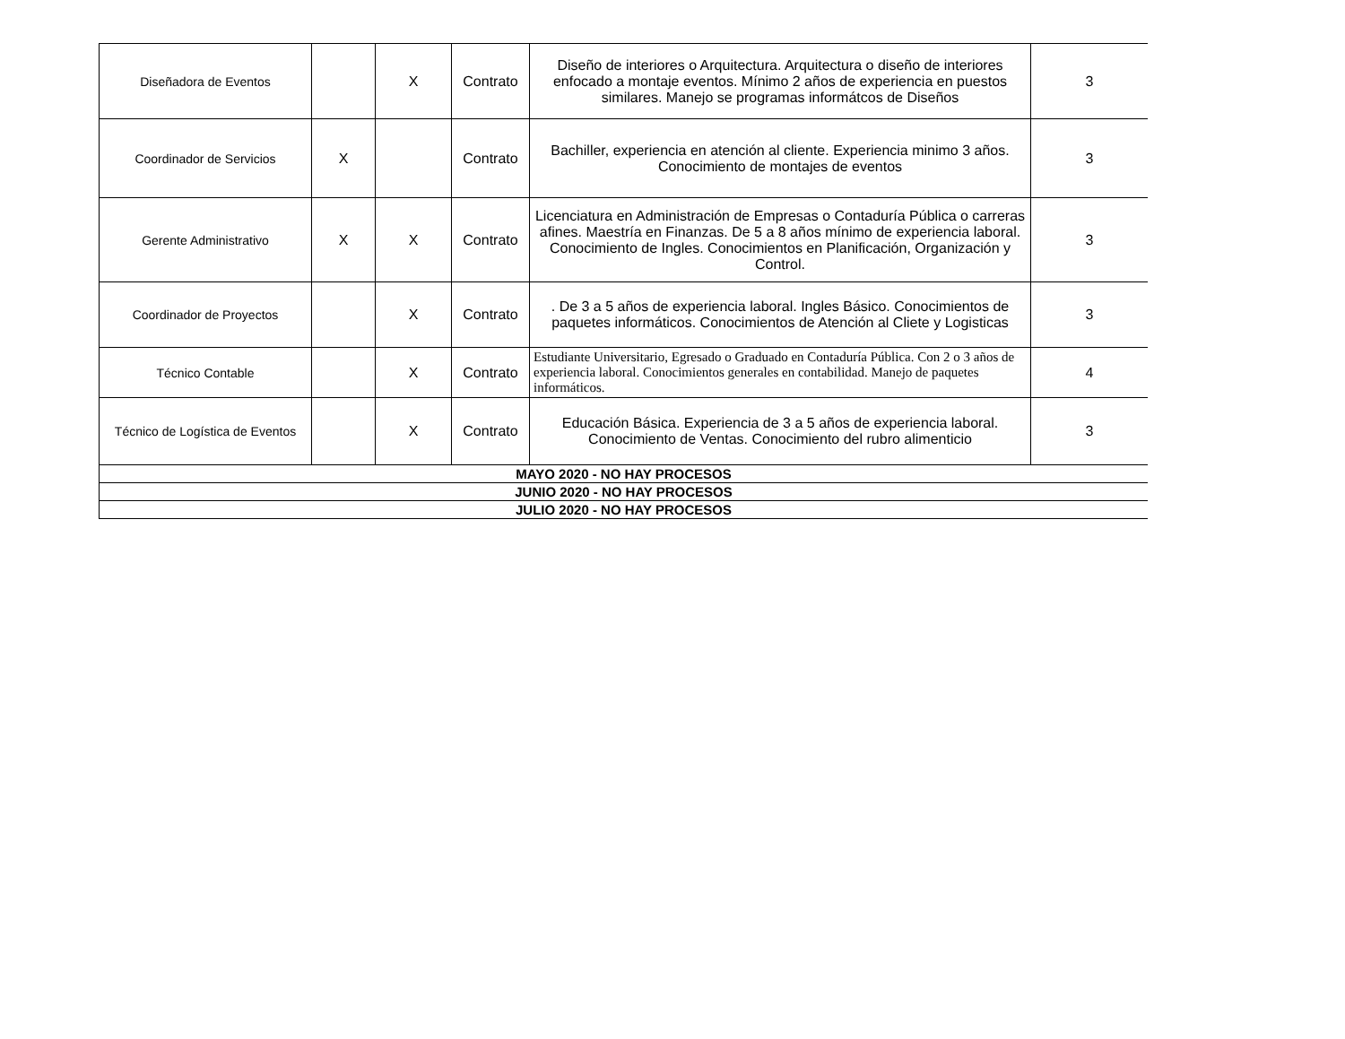| Diseñadora de Eventos | | X | Contrato | Diseño de interiores o Arquitectura. Arquitectura o diseño de interiores enfocado a montaje eventos. Mínimo 2 años de experiencia en puestos similares. Manejo se programas informátcos de Diseños | 3 |
| Coordinador de Servicios | X | | Contrato | Bachiller, experiencia en atención al cliente. Experiencia minimo 3 años. Conocimiento de montajes de eventos | 3 |
| Gerente Administrativo | X | X | Contrato | Licenciatura en Administración de Empresas o Contaduría Pública o carreras afines. Maestría en Finanzas. De 5 a 8 años mínimo de experiencia laboral. Conocimiento de Ingles. Conocimientos en Planificación, Organización y Control. | 3 |
| Coordinador de Proyectos | | X | Contrato | . De 3 a 5 años de experiencia laboral. Ingles Básico. Conocimientos de paquetes informáticos. Conocimientos de Atención al Cliete y Logisticas | 3 |
| Técnico Contable | | X | Contrato | Estudiante Universitario, Egresado o Graduado en Contaduría Pública. Con 2 o 3 años de experiencia laboral. Conocimientos generales en contabilidad. Manejo de paquetes informáticos. | 4 |
| Técnico de Logística de Eventos | | X | Contrato | Educación Básica. Experiencia de 3 a 5 años de experiencia laboral. Conocimiento de Ventas. Conocimiento del rubro alimenticio | 3 |
| MAYO 2020 - NO HAY PROCESOS | | | | | |
| JUNIO 2020 - NO HAY PROCESOS | | | | | |
| JULIO 2020 - NO HAY PROCESOS | | | | | |